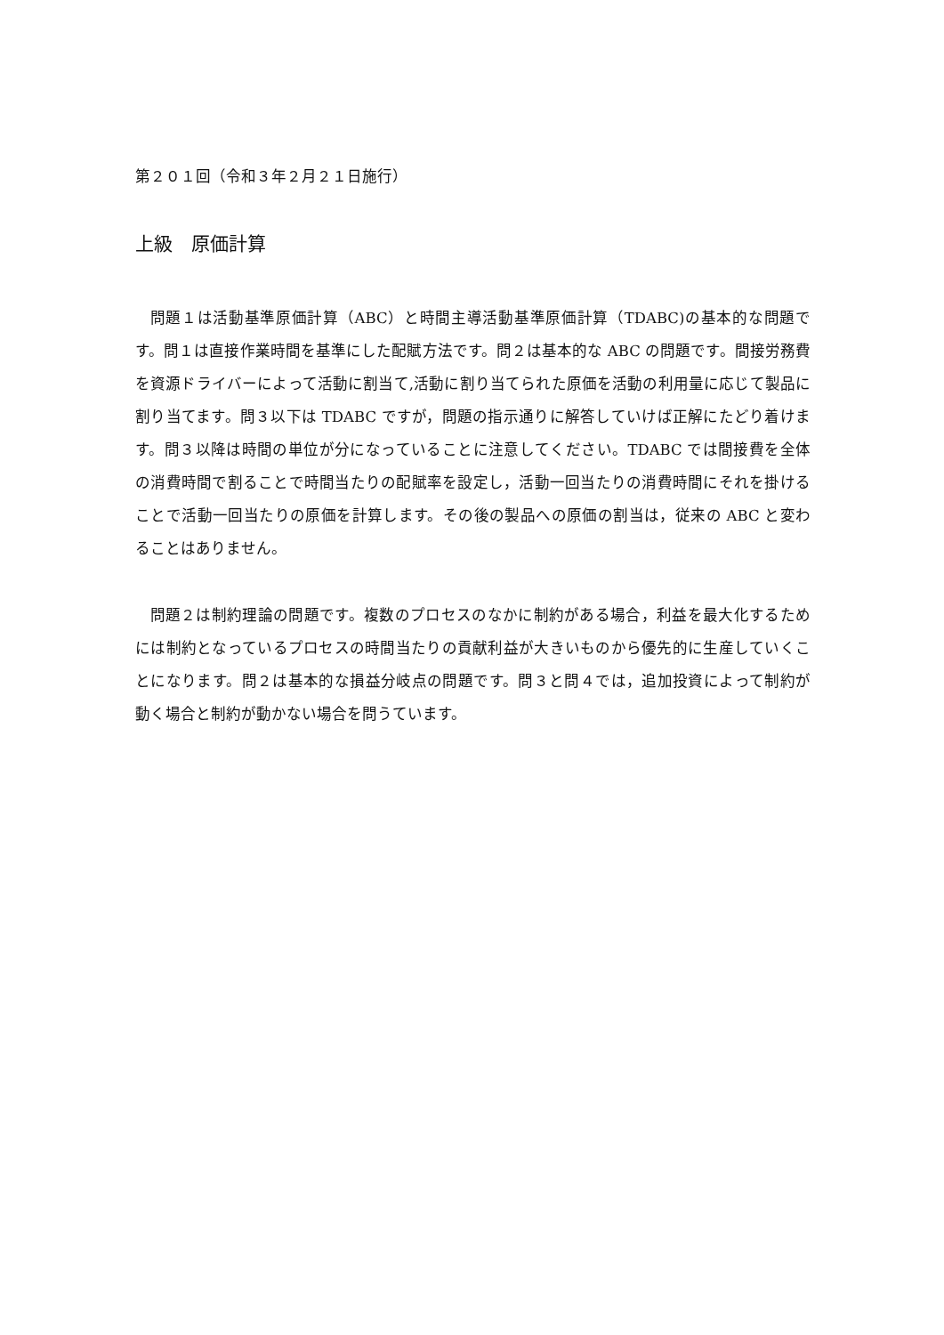第２０１回（令和３年２月２１日施行）
上級　原価計算
問題１は活動基準原価計算（ABC）と時間主導活動基準原価計算（TDABC)の基本的な問題です。問１は直接作業時間を基準にした配賦方法です。問２は基本的な ABC の問題です。間接労務費を資源ドライバーによって活動に割当て,活動に割り当てられた原価を活動の利用量に応じて製品に割り当てます。問３以下は TDABC ですが，問題の指示通りに解答していけば正解にたどり着けます。問３以降は時間の単位が分になっていることに注意してください。TDABC では間接費を全体の消費時間で割ることで時間当たりの配賦率を設定し，活動一回当たりの消費時間にそれを掛けることで活動一回当たりの原価を計算します。その後の製品への原価の割当は，従来の ABC と変わることはありません。
問題２は制約理論の問題です。複数のプロセスのなかに制約がある場合，利益を最大化するためには制約となっているプロセスの時間当たりの貢献利益が大きいものから優先的に生産していくことになります。問２は基本的な損益分岐点の問題です。問３と問４では，追加投資によって制約が動く場合と制約が動かない場合を問うています。